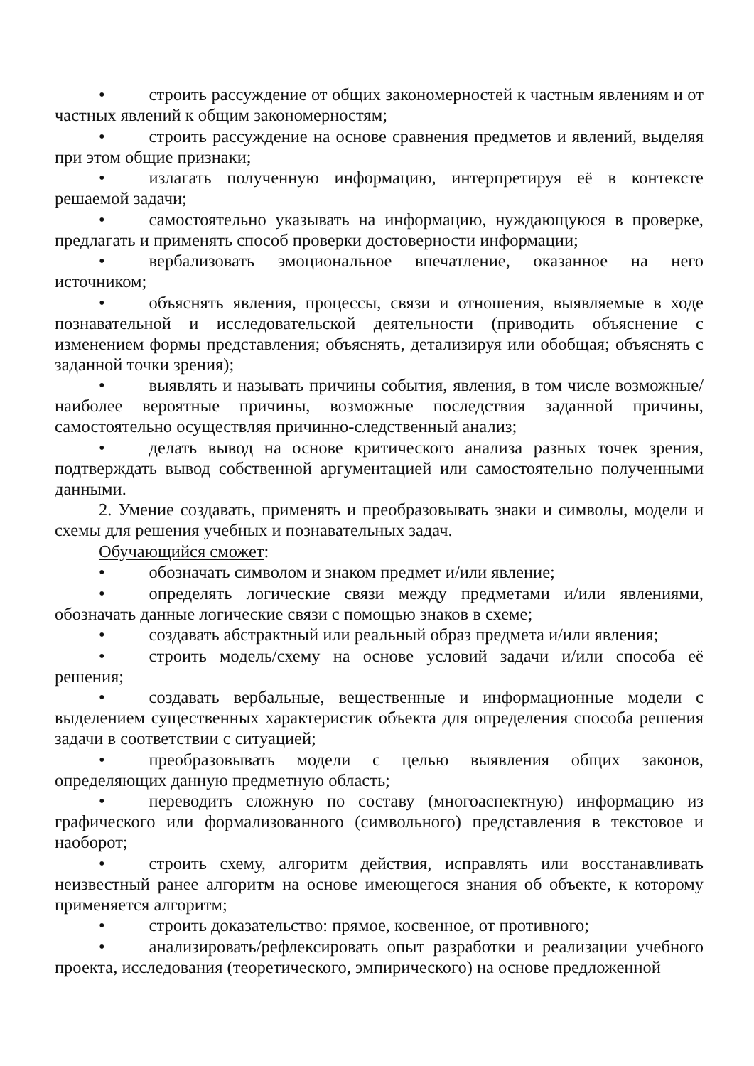• строить рассуждение от общих закономерностей к частным явлениям и от частных явлений к общим закономерностям;
• строить рассуждение на основе сравнения предметов и явлений, выделяя при этом общие признаки;
• излагать полученную информацию, интерпретируя её в контексте решаемой задачи;
• самостоятельно указывать на информацию, нуждающуюся в проверке, предлагать и применять способ проверки достоверности информации;
• вербализовать эмоциональное впечатление, оказанное на него источником;
• объяснять явления, процессы, связи и отношения, выявляемые в ходе познавательной и исследовательской деятельности (приводить объяснение с изменением формы представления; объяснять, детализируя или обобщая; объяснять с заданной точки зрения);
• выявлять и называть причины события, явления, в том числе возможные/наиболее вероятные причины, возможные последствия заданной причины, самостоятельно осуществляя причинно-следственный анализ;
• делать вывод на основе критического анализа разных точек зрения, подтверждать вывод собственной аргументацией или самостоятельно полученными данными.
2. Умение создавать, применять и преобразовывать знаки и символы, модели и схемы для решения учебных и познавательных задач.
Обучающийся сможет:
• обозначать символом и знаком предмет и/или явление;
• определять логические связи между предметами и/или явлениями, обозначать данные логические связи с помощью знаков в схеме;
• создавать абстрактный или реальный образ предмета и/или явления;
• строить модель/схему на основе условий задачи и/или способа её решения;
• создавать вербальные, вещественные и информационные модели с выделением существенных характеристик объекта для определения способа решения задачи в соответствии с ситуацией;
• преобразовывать модели с целью выявления общих законов, определяющих данную предметную область;
• переводить сложную по составу (многоаспектную) информацию из графического или формализованного (символьного) представления в текстовое и наоборот;
• строить схему, алгоритм действия, исправлять или восстанавливать неизвестный ранее алгоритм на основе имеющегося знания об объекте, к которому применяется алгоритм;
• строить доказательство: прямое, косвенное, от противного;
• анализировать/рефлексировать опыт разработки и реализации учебного проекта, исследования (теоретического, эмпирического) на основе предложенной